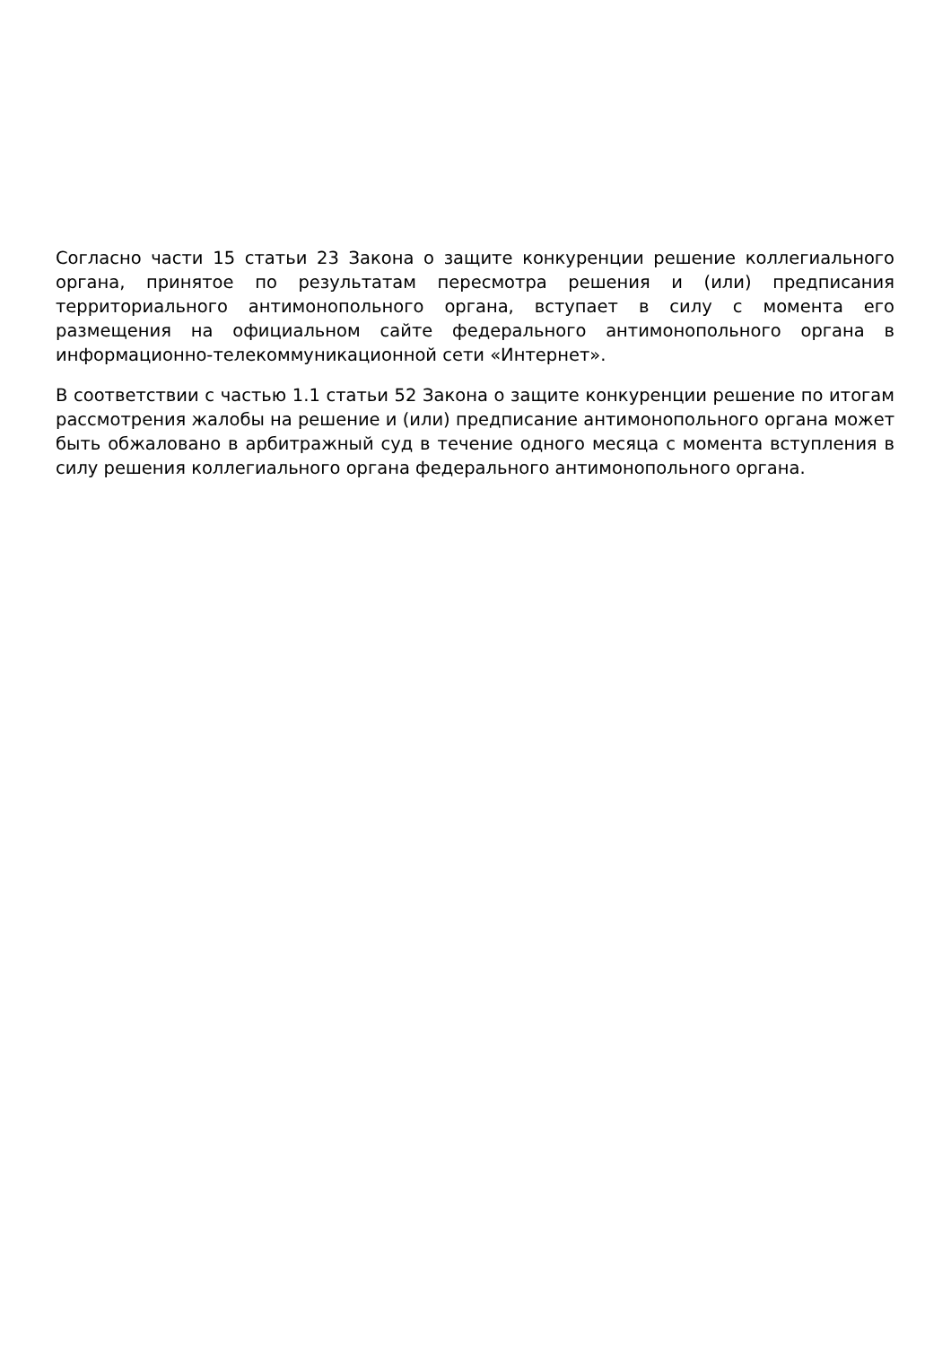Согласно части 15 статьи 23 Закона о защите конкуренции решение коллегиального органа, принятое по результатам пересмотра решения и (или) предписания территориального антимонопольного органа, вступает в силу с момента его размещения на официальном сайте федерального антимонопольного органа в информационно-телекоммуникационной сети «Интернет».
В соответствии с частью 1.1 статьи 52 Закона о защите конкуренции решение по итогам рассмотрения жалобы на решение и (или) предписание антимонопольного органа может быть обжаловано в арбитражный суд в течение одного месяца с момента вступления в силу решения коллегиального органа федерального антимонопольного органа.